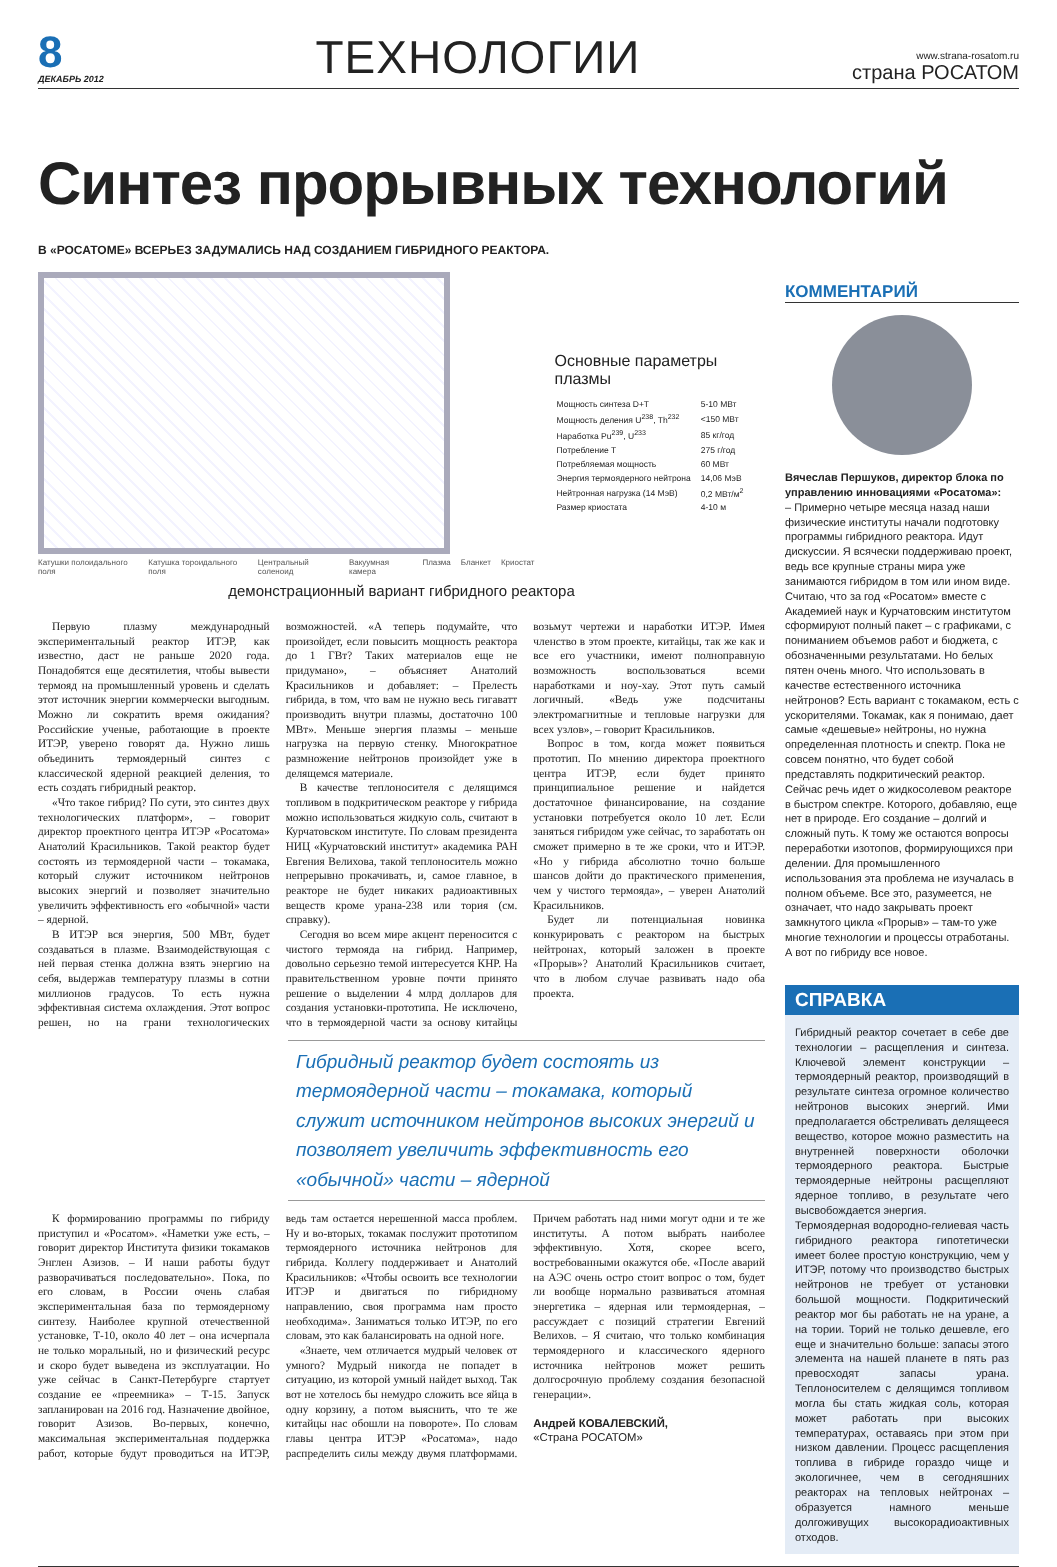8
ДЕКАБРЬ 2012
ТЕХНОЛОГИИ
www.strana-rosatom.ru
страна РОСАТОМ
Синтез прорывных технологий
В «РОСАТОМЕ» ВСЕРЬЕЗ ЗАДУМАЛИСЬ НАД СОЗДАНИЕМ ГИБРИДНОГО РЕАКТОРА.
Катушки полоидального поля Катушка тороидального поля Центральный соленоид Вакуумная камера Плазма Бланкет Криостат
Основные параметры плазмы
| Мощность синтеза D+T | 5-10 МВт |
| Мощность деления U<sup>238</sup>, Th<sup>232</sup> | <150 МВт |
| Наработка Pu<sup>239</sup>, U<sup>233</sup> | 85 кг/год |
| Потребление T | 275 г/год |
| Потребляемая мощность | 60 МВт |
| Энергия термоядерного нейтрона | 14,06 МэВ |
| Нейтронная нагрузка (14 МэВ) | 0,2 МВт/м<sup>2</sup> |
| Размер криостата | 4-10 м |
демонстрационный вариант гибридного реактора
Первую плазму международный экспериментальный реактор ИТЭР, как известно, даст не раньше 2020 года. Понадобятся еще десятилетия, чтобы вывести термояд на промышленный уровень и сделать этот источник энергии коммерчески выгодным. Можно ли сократить время ожидания? Российские ученые, работающие в проекте ИТЭР, уверено говорят да. Нужно лишь объединить термоядерный синтез с классической ядерной реакцией деления, то есть создать гибридный реактор.
«Что такое гибрид? По сути, это синтез двух технологических платформ», – говорит директор проектного центра ИТЭР «Росатома» Анатолий Красильников. Такой реактор будет состоять из термоядерной части – токамака, который служит источником нейтронов высоких энергий и позволяет значительно увеличить эффективность его «обычной» части – ядерной.
В ИТЭР вся энергия, 500 МВт, будет создаваться в плазме. Взаимодействующая с ней первая стенка должна взять энергию на себя, выдержав температуру плазмы в сотни миллионов градусов. То есть нужна эффективная система охлаждения. Этот вопрос решен, но на грани технологических возможностей. «А теперь подумайте, что произойдет, если повысить мощность реактора до 1 ГВт? Таких материалов еще не придумано», – объясняет Анатолий Красильников и добавляет: – Прелесть гибрида, в том, что вам не нужно весь гигаватт производить внутри плазмы, достаточно 100 МВт». Меньше энергия плазмы – меньше нагрузка на первую стенку. Многократное размножение нейтронов произойдет уже в делящемся материале.
В качестве теплоносителя с делящимся топливом в подкритическом реакторе у гибрида можно использоваться жидкую соль, считают в Курчатовском институте. По словам президента НИЦ «Курчатовский институт» академика РАН Евгения Велихова, такой теплоноситель можно непрерывно прокачивать, и, самое главное, в реакторе не будет никаких радиоактивных веществ кроме урана-238 или тория (см. справку).
Сегодня во всем мире акцент переносится с чистого термояда на гибрид. Например, довольно серьезно темой интересуется КНР. На правительственном уровне почти принято решение о выделении 4 млрд долларов для создания установки-прототипа. Не исключено, что в термоядерной части за основу китайцы возьмут чертежи и наработки ИТЭР. Имея членство в этом проекте, китайцы, так же как и все его участники, имеют полноправную возможность воспользоваться всеми наработками и ноу-хау. Этот путь самый логичный. «Ведь уже подсчитаны электромагнитные и тепловые нагрузки для всех узлов», – говорит Красильников.
Вопрос в том, когда может появиться прототип. По мнению директора проектного центра ИТЭР, если будет принято принципиальное решение и найдется достаточное финансирование, на создание установки потребуется около 10 лет. Если заняться гибридом уже сейчас, то заработать он сможет примерно в те же сроки, что и ИТЭР. «Но у гибрида абсолютно точно больше шансов дойти до практического применения, чем у чистого термояда», – уверен Анатолий Красильников.
Будет ли потенциальная новинка конкурировать с реактором на быстрых нейтронах, который заложен в проекте «Прорыв»? Анатолий Красильников считает, что в любом случае развивать надо оба проекта.
Гибридный реактор будет состоять из термоядерной части – токамака, который служит источником нейтронов высоких энергий и позволяет увеличить эффективность его «обычной» части – ядерной
К формированию программы по гибриду приступил и «Росатом». «Наметки уже есть, – говорит директор Института физики токамаков Энглен Азизов. – И наши работы будут разворачиваться последовательно». Пока, по его словам, в России очень слабая экспериментальная база по термоядерному синтезу. Наиболее крупной отечественной установке, Т-10, около 40 лет – она исчерпала не только моральный, но и физический ресурс и скоро будет выведена из эксплуатации. Но уже сейчас в Санкт-Петербурге стартует создание ее «преемника» – Т-15. Запуск запланирован на 2016 год. Назначение двойное, говорит Азизов. Во-первых, конечно, максимальная экспериментальная поддержка работ, которые будут проводиться на ИТЭР, ведь там остается нерешенной масса проблем. Ну и во-вторых, токамак послужит прототипом термоядерного источника нейтронов для гибрида. Коллегу поддерживает и Анатолий Красильников: «Чтобы освоить все технологии ИТЭР и двигаться по гибридному направлению, своя программа нам просто необходима». Заниматься только ИТЭР, по его словам, это как балансировать на одной ноге.
«Знаете, чем отличается мудрый человек от умного? Мудрый никогда не попадет в ситуацию, из которой умный найдет выход. Так вот не хотелось бы немудро сложить все яйца в одну корзину, а потом выяснить, что те же китайцы нас обошли на повороте». По словам главы центра ИТЭР «Росатома», надо распределить силы между двумя платформами. Причем работать над ними могут одни и те же институты. А потом выбрать наиболее эффективную. Хотя, скорее всего, востребованными окажутся обе. «После аварий на АЭС очень остро стоит вопрос о том, будет ли вообще нормально развиваться атомная энергетика – ядерная или термоядерная, – рассуждает с позиций стратегии Евгений Велихов. – Я считаю, что только комбинация термоядерного и классического ядерного источника нейтронов может решить долгосрочную проблему создания безопасной генерации».
Андрей КОВАЛЕВСКИЙ,
«Страна РОСАТОМ»
КОММЕНТАРИЙ
Вячеслав Першуков, директор блока по управлению инновациями «Росатома»:
– Примерно четыре месяца назад наши физические институты начали подготовку программы гибридного реактора. Идут дискуссии. Я всячески поддерживаю проект, ведь все крупные страны мира уже занимаются гибридом в том или ином виде. Считаю, что за год «Росатом» вместе с Академией наук и Курчатовским институтом сформируют полный пакет – с графиками, с пониманием объемов работ и бюджета, с обозначенными результатами. Но белых пятен очень много. Что использовать в качестве естественного источника нейтронов? Есть вариант с токамаком, есть с ускорителями. Токамак, как я понимаю, дает самые «дешевые» нейтроны, но нужна определенная плотность и спектр. Пока не совсем понятно, что будет собой представлять подкритический реактор. Сейчас речь идет о жидкосолевом реакторе в быстром спектре. Которого, добавляю, еще нет в природе. Его создание – долгий и сложный путь. К тому же остаются вопросы переработки изотопов, формирующихся при делении. Для промышленного использования эта проблема не изучалась в полном объеме. Все это, разумеется, не означает, что надо закрывать проект замкнутого цикла «Прорыв» – там-то уже многие технологии и процессы отработаны. А вот по гибриду все новое.
СПРАВКА
Гибридный реактор сочетает в себе две технологии – расщепления и синтеза. Ключевой элемент конструкции – термоядерный реактор, производящий в результате синтеза огромное количество нейтронов высоких энергий. Ими предполагается обстреливать делящееся вещество, которое можно разместить на внутренней поверхности оболочки термоядерного реактора. Быстрые термоядерные нейтроны расщепляют ядерное топливо, в результате чего высвобождается энергия.
Термоядерная водородно-гелиевая часть гибридного реактора гипотетически имеет более простую конструкцию, чем у ИТЭР, потому что производство быстрых нейтронов не требует от установки большой мощности. Подкритический реактор мог бы работать не на уране, а на тории. Торий не только дешевле, его еще и значительно больше: запасы этого элемента на нашей планете в пять раз превосходят запасы урана. Теплоносителем с делящимся топливом могла бы стать жидкая соль, которая может работать при высоких температурах, оставаясь при этом при низком давлении. Процесс расщепления топлива в гибриде гораздо чище и экологичнее, чем в сегодняшних реакторах на тепловых нейтронах – образуется намного меньше долгоживущих высокорадиоактивных отходов.